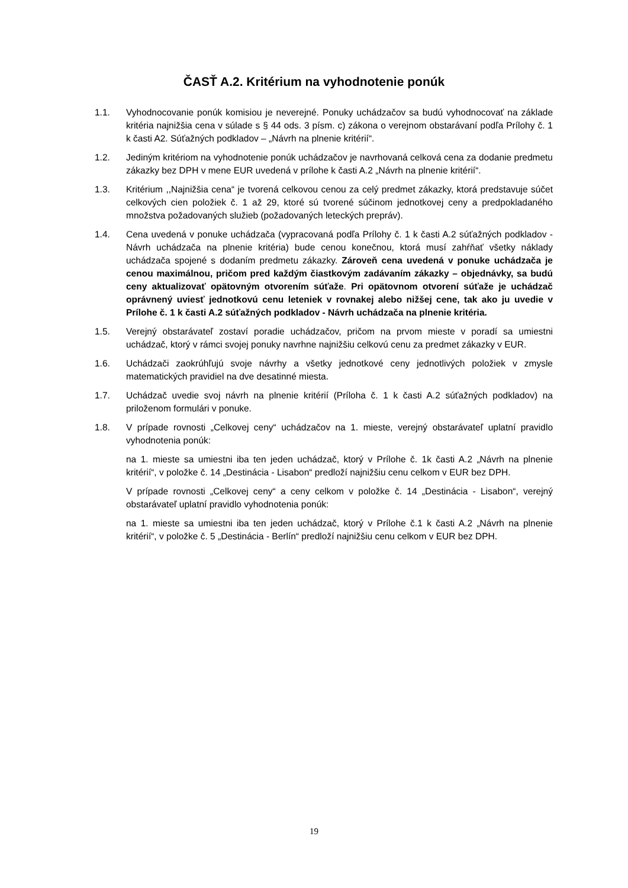ČASŤ A.2. Kritérium na vyhodnotenie ponúk
1.1. Vyhodnocovanie ponúk komisiou je neverejné. Ponuky uchádzačov sa budú vyhodnocovať na základe kritéria najnižšia cena v súlade s § 44 ods. 3 písm. c) zákona o verejnom obstarávaní podľa Prílohy č. 1 k časti A2. Súťažných podkladov – „Návrh na plnenie kritérií“.
1.2. Jediným kritériom na vyhodnotenie ponúk uchádzačov je navrhovaná celková cena za dodanie predmetu zákazky bez DPH v mene EUR uvedená v prílohe k časti A.2 „Návrh na plnenie kritérií“.
1.3. Kritérium ,,Najnižšia cena“ je tvorená celkovou cenou za celý predmet zákazky, ktorá predstavuje súčet celkových cien položiek č. 1 až 29, ktoré sú tvorené súčinom jednotkovej ceny a predpokladaného množstva požadovaných služieb (požadovaných leteckých prepráv).
1.4. Cena uvedená v ponuke uchádzača (vypracovaná podľa Prílohy č. 1 k časti A.2 súťažných podkladov - Návrh uchádzača na plnenie kritéria) bude cenou konečnou, ktorá musí zahŕňať všetky náklady uchádzača spojené s dodaním predmetu zákazky. Zároveň cena uvedená v ponuke uchádzača je cenou maximálnou, pričom pred každým čiastkovým zadávaním zákazky – objednávky, sa budú ceny aktualizovať opätovným otvorením súťaže. Pri opätovnom otvorení súťaže je uchádzač oprávnený uviesť jednotkovú cenu leteniek v rovnakej alebo nižšej cene, tak ako ju uvedie v Prílohe č. 1 k časti A.2 súťažných podkladov - Návrh uchádzača na plnenie kritéria.
1.5. Verejný obstarávateľ zostaví poradie uchádzačov, pričom na prvom mieste v poradí sa umiestni uchádzač, ktorý v rámci svojej ponuky navrhne najnižšiu celkovú cenu za predmet zákazky v EUR.
1.6. Uchádzači zaokrúhľujú svoje návrhy a všetky jednotkové ceny jednotlivých položiek v zmysle matematických pravidiel na dve desatinné miesta.
1.7. Uchádzač uvedie svoj návrh na plnenie kritérií (Príloha č. 1 k časti A.2 súťažných podkladov) na priloženom formulári v ponuke.
1.8. V prípade rovnosti „Celkovej ceny“ uchádzačov na 1. mieste, verejný obstarávateľ uplatní pravidlo vyhodnotenia ponúk:
na 1. mieste sa umiestni iba ten jeden uchádzač, ktorý v Prílohe č. 1k časti A.2 „Návrh na plnenie kritérií“, v položke č. 14 „Destinácia - Lisabon“ predloží najnižšiu cenu celkom v EUR bez DPH.
V prípade rovnosti „Celkovej ceny“ a ceny celkom v položke č. 14 „Destinácia - Lisabon“, verejný obstarávateľ uplatní pravidlo vyhodnotenia ponúk:
na 1. mieste sa umiestni iba ten jeden uchádzač, ktorý v Prílohe č.1 k časti A.2 „Návrh na plnenie kritérií“, v položke č. 5 „Destinácia - Berlín“ predloží najnižšiu cenu celkom v EUR bez DPH.
19